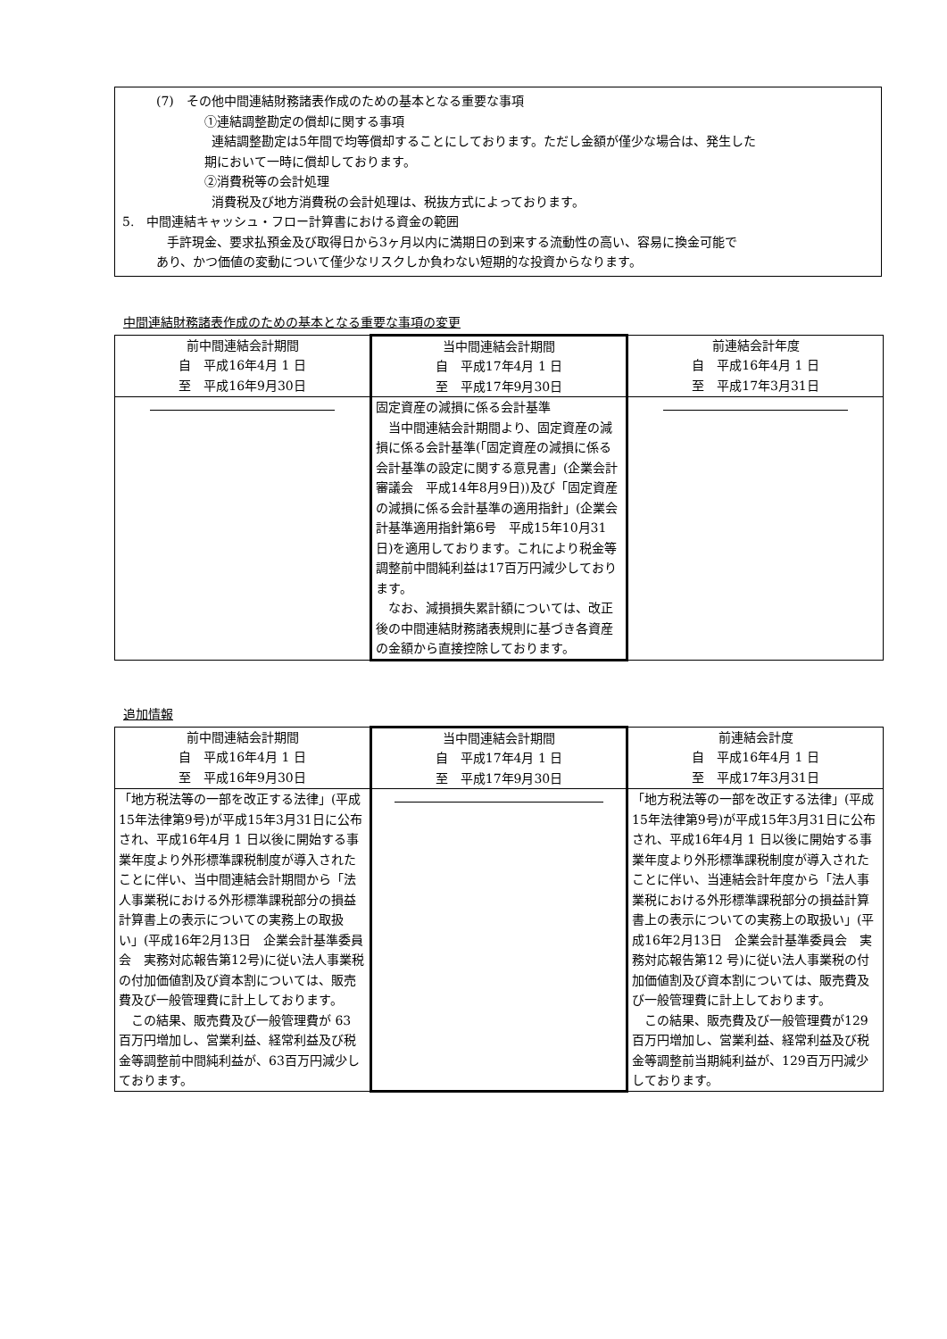(7)　その他中間連結財務諸表作成のための基本となる重要な事項
①連結調整勘定の償却に関する事項
連結調整勘定は5年間で均等償却することにしております。ただし金額が僅少な場合は、発生した
期において一時に償却しております。
②消費税等の会計処理
消費税及び地方消費税の会計処理は、税抜方式によっております。
5.　中間連結キャッシュ・フロー計算書における資金の範囲
手許現金、要求払預金及び取得日から3ヶ月以内に満期日の到来する流動性の高い、容易に換金可能で
あり、かつ価値の変動について僅少なリスクしか負わない短期的な投資からなります。
中間連結財務諸表作成のための基本となる重要な事項の変更
| 前中間連結会計期間 自 平成16年4月 1 日 至 平成16年9月30日 | 当中間連結会計期間 自 平成17年4月 1 日 至 平成17年9月30日 | 前連結会計年度 自 平成16年4月 1 日 至 平成17年3月31日 |
| | 固定資産の減損に係る会計基準 当中間連結会計期間より、固定資産の減損に係る会計基準(「固定資産の減損に係る会計基準の設定に関する意見書」(企業会計審議会 平成14年8月9日))及び「固定資産の減損に係る会計基準の適用指針」(企業会計基準適用指針第6号 平成15年10月31日)を適用しております。これにより税金等調整前中間純利益は17百万円減少しております。 なお、減損損失累計額については、改正後の中間連結財務諸表規則に基づき各資産の金額から直接控除しております。 | |
追加情報
| 前中間連結会計期間 自 平成16年4月 1 日 至 平成16年9月30日 | 当中間連結会計期間 自 平成17年4月 1 日 至 平成17年9月30日 | 前連結会計度 自 平成16年4月 1 日 至 平成17年3月31日 |
| 「地方税法等の一部を改正する法律」(平成15年法律第9号)が平成15年3月31日に公布され、平成16年4月 1 日以後に開始する事業年度より外形標準課税制度が導入されたことに伴い、当中間連結会計期間から「法人事業税における外形標準課税部分の損益計算書上の表示についての実務上の取扱い」(平成16年2月13日 企業会計基準委員会 実務対応報告第12号)に従い法人事業税の付加価値割及び資本割については、販売費及び一般管理費に計上しております。 この結果、販売費及び一般管理費が 63 百万円増加し、営業利益、経常利益及び税金等調整前中間純利益が、63百万円減少しております。 | | 「地方税法等の一部を改正する法律」(平成15年法律第9号)が平成15年3月31日に公布され、平成16年4月 1 日以後に開始する事業年度より外形標準課税制度が導入されたことに伴い、当連結会計年度から「法人事業税における外形標準課税部分の損益計算書上の表示についての実務上の取扱い」(平成16年2月13日 企業会計基準委員会 実務対応報告第12 号)に従い法人事業税の付加価値割及び資本割については、販売費及び一般管理費に計上しております。 この結果、販売費及び一般管理費が129百万円増加し、営業利益、経常利益及び税金等調整前当期純利益が、129百万円減少しております。 |